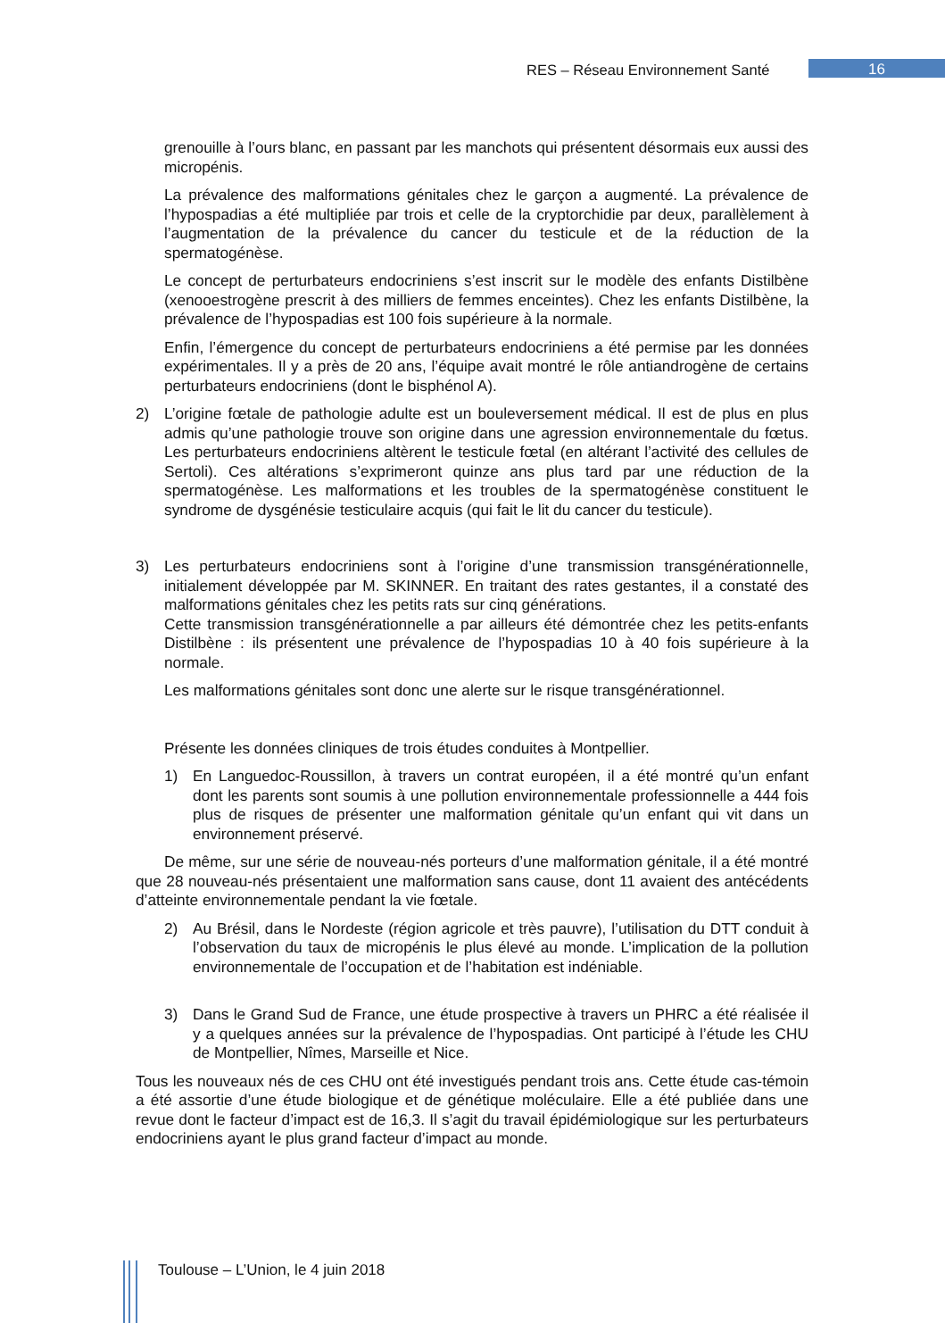RES – Réseau Environnement Santé
16
grenouille à l’ours blanc, en passant par les manchots qui présentent désormais eux aussi des micropénis.
La prévalence des malformations génitales chez le garçon a augmenté. La prévalence de l’hypospadias a été multipliée par trois et celle de la cryptorchidie par deux, parallèlement à l’augmentation de la prévalence du cancer du testicule et de la réduction de la spermatogénèse.
Le concept de perturbateurs endocriniens s’est inscrit sur le modèle des enfants Distilbène (xenooestrogène prescrit à des milliers de femmes enceintes). Chez les enfants Distilbène, la prévalence de l’hypospadias est 100 fois supérieure à la normale.
Enfin, l’émergence du concept de perturbateurs endocriniens a été permise par les données expérimentales. Il y a près de 20 ans, l’équipe avait montré le rôle antiandrogène de certains perturbateurs endocriniens (dont le bisphénol A).
2) L’origine fœtale de pathologie adulte est un bouleversement médical. Il est de plus en plus admis qu’une pathologie trouve son origine dans une agression environnementale du fœtus. Les perturbateurs endocriniens altèrent le testicule fœtal (en altérant l’activité des cellules de Sertoli). Ces altérations s’exprimeront quinze ans plus tard par une réduction de la spermatogénèse. Les malformations et les troubles de la spermatogénèse constituent le syndrome de dysgénésie testiculaire acquis (qui fait le lit du cancer du testicule).
3) Les perturbateurs endocriniens sont à l’origine d’une transmission transgénérationnelle, initialement développée par M. SKINNER. En traitant des rates gestantes, il a constaté des malformations génitales chez les petits rats sur cinq générations.
Cette transmission transgénérationnelle a par ailleurs été démontrée chez les petits-enfants Distilbène : ils présentent une prévalence de l’hypospadias 10 à 40 fois supérieure à la normale.
Les malformations génitales sont donc une alerte sur le risque transgénérationnel.
Présente les données cliniques de trois études conduites à Montpellier.
1) En Languedoc-Roussillon, à travers un contrat européen, il a été montré qu’un enfant dont les parents sont soumis à une pollution environnementale professionnelle a 444 fois plus de risques de présenter une malformation génitale qu’un enfant qui vit dans un environnement préservé.
De même, sur une série de nouveau-nés porteurs d’une malformation génitale, il a été montré que 28 nouveau-nés présentaient une malformation sans cause, dont 11 avaient des antécédents d’atteinte environnementale pendant la vie fœtale.
2) Au Brésil, dans le Nordeste (région agricole et très pauvre), l’utilisation du DTT conduit à l’observation du taux de micropénis le plus élevé au monde. L’implication de la pollution environnementale de l’occupation et de l’habitation est indéniable.
3) Dans le Grand Sud de France, une étude prospective à travers un PHRC a été réalisée il y a quelques années sur la prévalence de l’hypospadias. Ont participé à l’étude les CHU de Montpellier, Nîmes, Marseille et Nice.
Tous les nouveaux nés de ces CHU ont été investigués pendant trois ans. Cette étude cas-témoin a été assortie d’une étude biologique et de génétique moléculaire. Elle a été publiée dans une revue dont le facteur d’impact est de 16,3. Il s’agit du travail épidémiologique sur les perturbateurs endocriniens ayant le plus grand facteur d’impact au monde.
Toulouse – L’Union, le 4 juin 2018